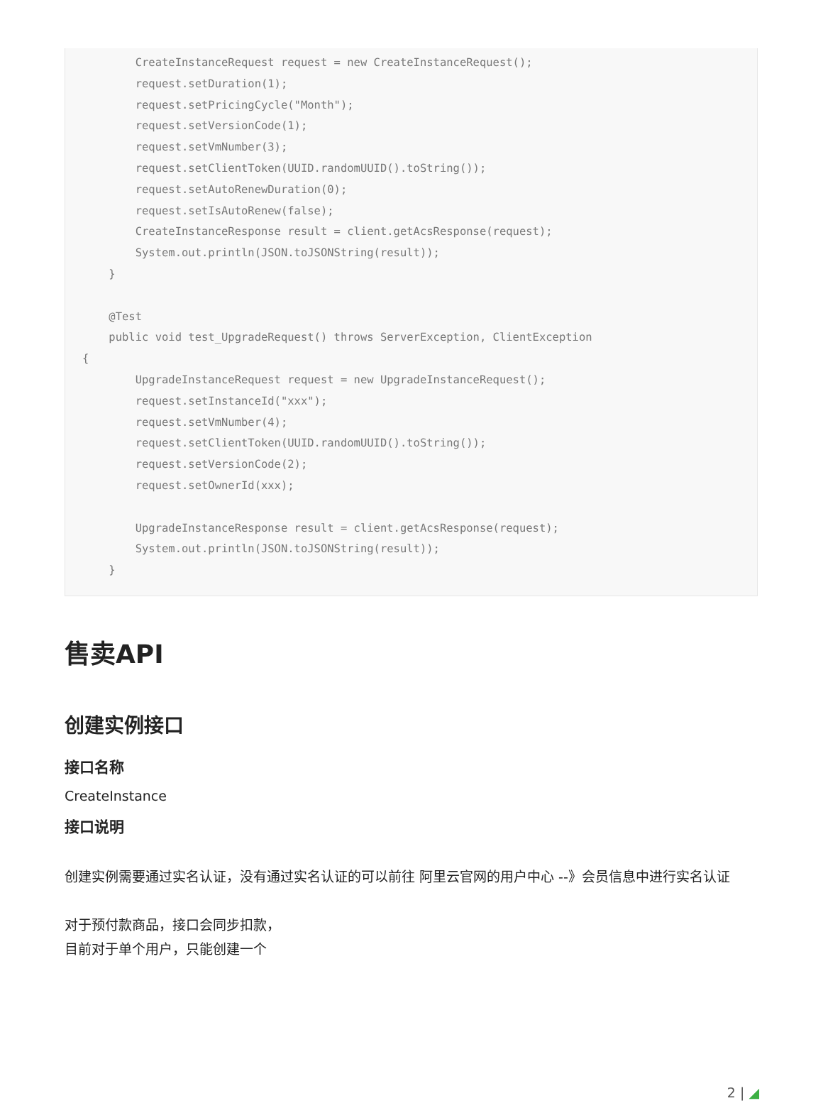CreateInstanceRequest request = new CreateInstanceRequest(); request.setDuration(1); request.setPricingCycle("Month"); request.setVersionCode(1); request.setVmNumber(3); request.setClientToken(UUID.randomUUID().toString()); request.setAutoRenewDuration(0); request.setIsAutoRenew(false); CreateInstanceResponse result = client.getAcsResponse(request); System.out.println(JSON.toJSONString(result)); } @Test public void test_UpgradeRequest() throws ServerException, ClientException { UpgradeInstanceRequest request = new UpgradeInstanceRequest(); request.setInstanceId("xxx"); request.setVmNumber(4); request.setClientToken(UUID.randomUUID().toString()); request.setVersionCode(2); request.setOwnerId(xxx); UpgradeInstanceResponse result = client.getAcsResponse(request); System.out.println(JSON.toJSONString(result)); }
售卖API
创建实例接口
接口名称
CreateInstance
接口说明
创建实例需要通过实名认证，没有通过实名认证的可以前往 阿里云官网的用户中心 --》会员信息中进行实名认证
对于预付款商品，接口会同步扣款，
目前对于单个用户，只能创建一个
2 | ◢